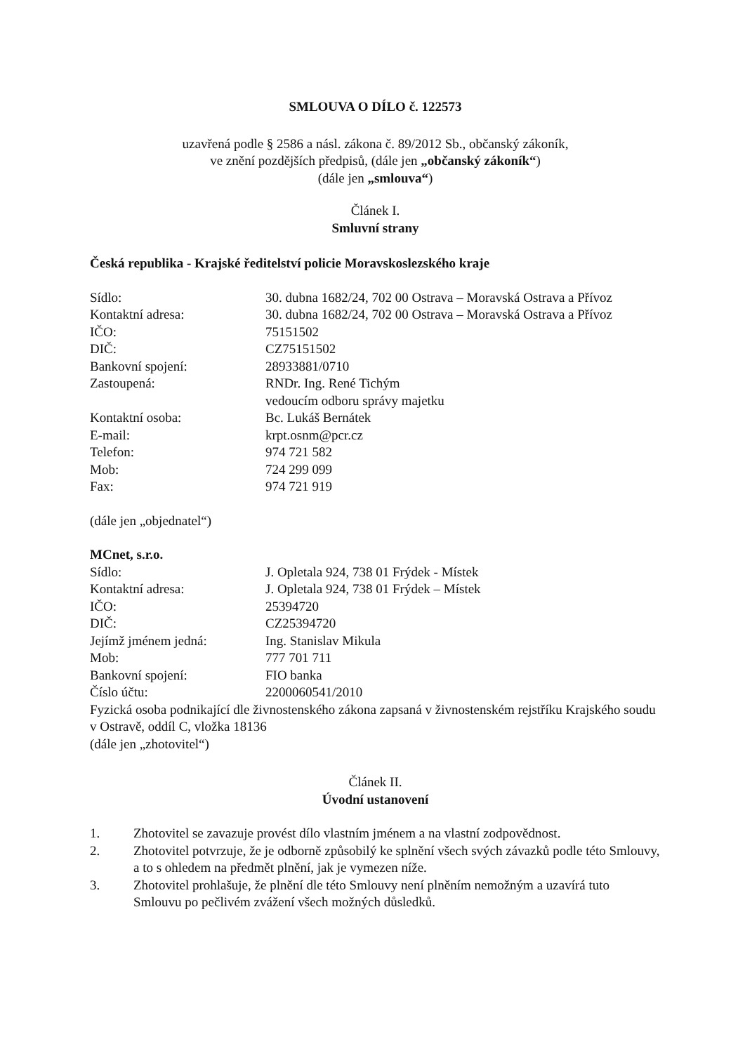SMLOUVA O DÍLO č. 122573
uzavřená podle § 2586 a násl. zákona č. 89/2012 Sb., občanský zákoník,
ve znění pozdějších předpisů, (dále jen „občanský zákoník“)
(dále jen „smlouva“)
Článek I.
Smluvní strany
Česká republika - Krajské ředitelství policie Moravskoslezského kraje
| Sídlo: | 30. dubna 1682/24, 702 00 Ostrava – Moravská Ostrava a Přívoz |
| Kontaktní adresa: | 30. dubna 1682/24, 702 00 Ostrava – Moravská Ostrava a Přívoz |
| IČO: | 75151502 |
| DIČ: | CZ75151502 |
| Bankovní spojení: | 28933881/0710 |
| Zastoupená: | RNDr. Ing. René Tichým vedoucím odboru správy majetku |
| Kontaktní osoba: | Bc. Lukáš Bernátek |
| E-mail: | krpt.osnm@pcr.cz |
| Telefon: | 974 721 582 |
| Mob: | 724 299 099 |
| Fax: | 974 721 919 |
(dále jen „objednatel“)
MCnet, s.r.o.
| Sídlo: | J. Opletala 924, 738 01 Frýdek - Místek |
| Kontaktní adresa: | J. Opletala 924, 738 01 Frýdek – Místek |
| IČO: | 25394720 |
| DIČ: | CZ25394720 |
| Jejímž jménem jedná: | Ing. Stanislav Mikula |
| Mob: | 777 701 711 |
| Bankovní spojení: | FIO banka |
| Číslo účtu: | 2200060541/2010 |
Fyzická osoba podnikající dle živnostenského zákona zapsaná v živnostenském rejstříku Krajského soudu v Ostravě, oddíl C, vložka 18136
(dále jen „zhotovitel“)
Článek II.
Úvodní ustanovení
1. Zhotovitel se zavazuje provést dílo vlastním jménem a na vlastní zodpovědnost.
2. Zhotovitel potvrzuje, že je odborně způsobilý ke splnění všech svých závazků podle této Smlouvy, a to s ohledem na předmět plnění, jak je vymezen níže.
3. Zhotovitel prohlašuje, že plnění dle této Smlouvy není plněním nemožným a uzavírá tuto Smlouvu po pečlivém zvážení všech možných důsledků.